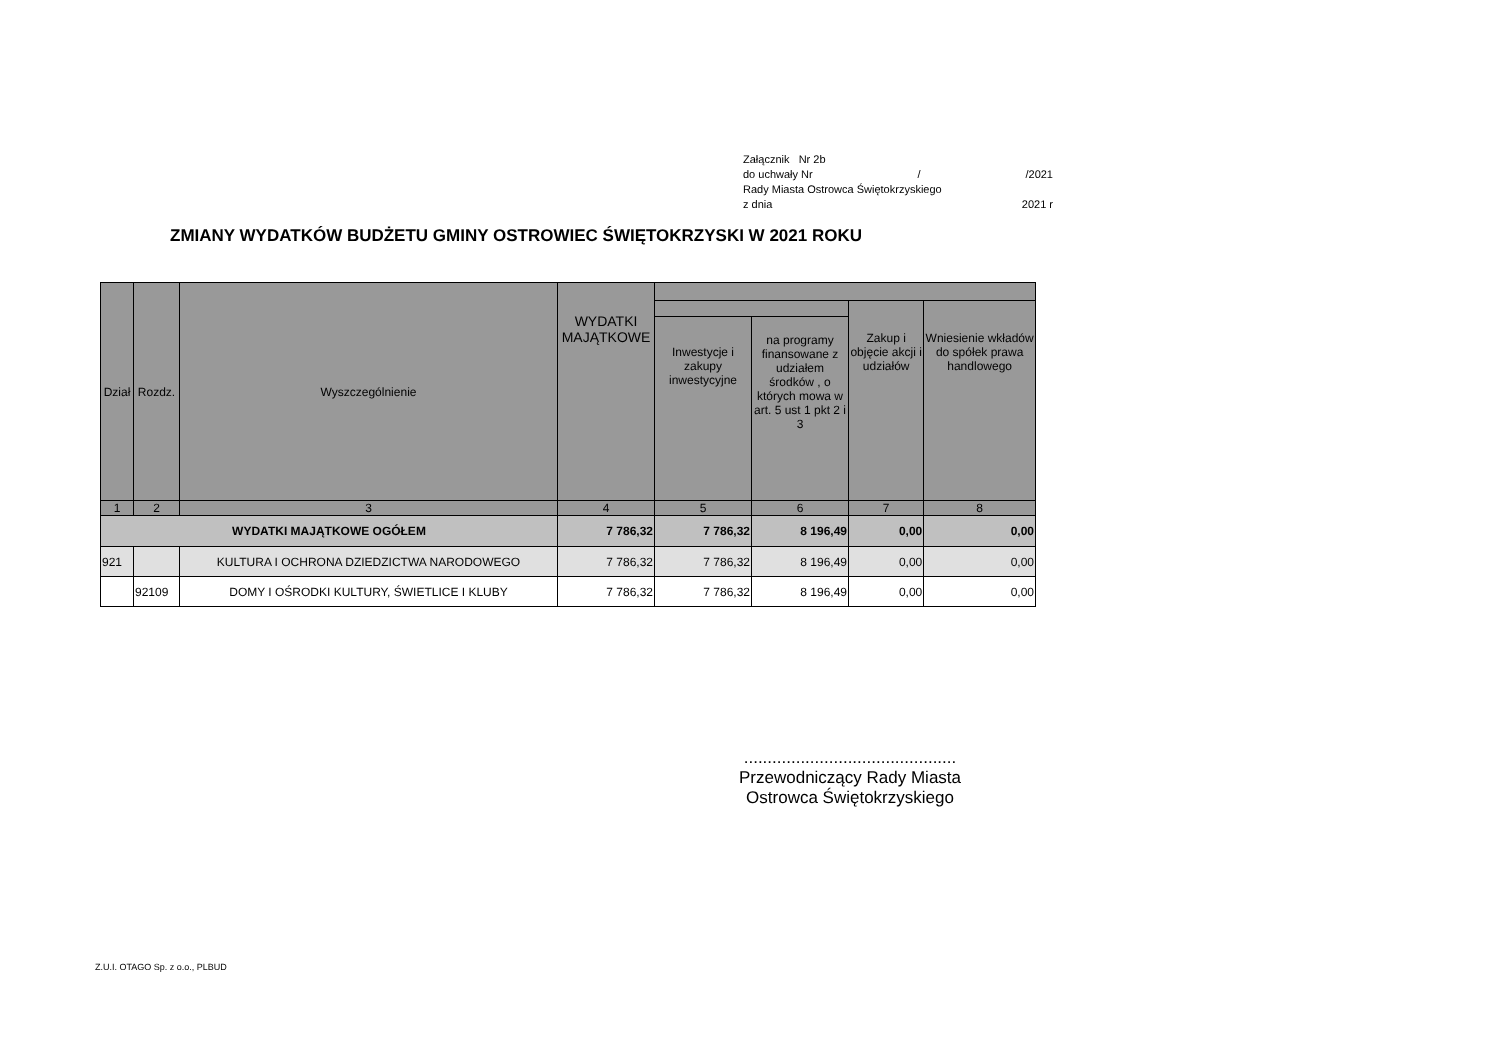Załącznik Nr 2b
do uchwały Nr / /2021
Rady Miasta Ostrowca Świętokrzyskiego
z dnia 2021 r
ZMIANY WYDATKÓW BUDŻETU GMINY OSTROWIEC ŚWIĘTOKRZYSKI W 2021 ROKU
| Dział | Rozdz. | Wyszczególnienie | WYDATKI MAJĄTKOWE | | | | |
| --- | --- | --- | --- | --- | --- | --- | --- |
| | | | | | | Zakup i objęcie akcji i udziałów | Wniesienie wkładów do spółek prawa handlowego |
| | | | | Inwestycje i zakupy inwestycyjne | na programy finansowane z udziałem środków , o których mowa w art. 5 ust 1 pkt 2 i 3 | | |
| 1 | 2 | 3 | 4 | 5 | 6 | 7 | 8 |
| WYDATKI MAJĄTKOWE OGÓŁEM | | | 7 786,32 | 7 786,32 | 8 196,49 | 0,00 | 0,00 |
| 921 | | KULTURA I OCHRONA DZIEDZICTWA NARODOWEGO | 7 786,32 | 7 786,32 | 8 196,49 | 0,00 | 0,00 |
| | 92109 | DOMY I OŚRODKI KULTURY, ŚWIETLICE I KLUBY | 7 786,32 | 7 786,32 | 8 196,49 | 0,00 | 0,00 |
.............................................
Przewodniczący Rady Miasta
Ostrowca Świętokrzyskiego
Z.U.I. OTAGO Sp. z o.o., PLBUD